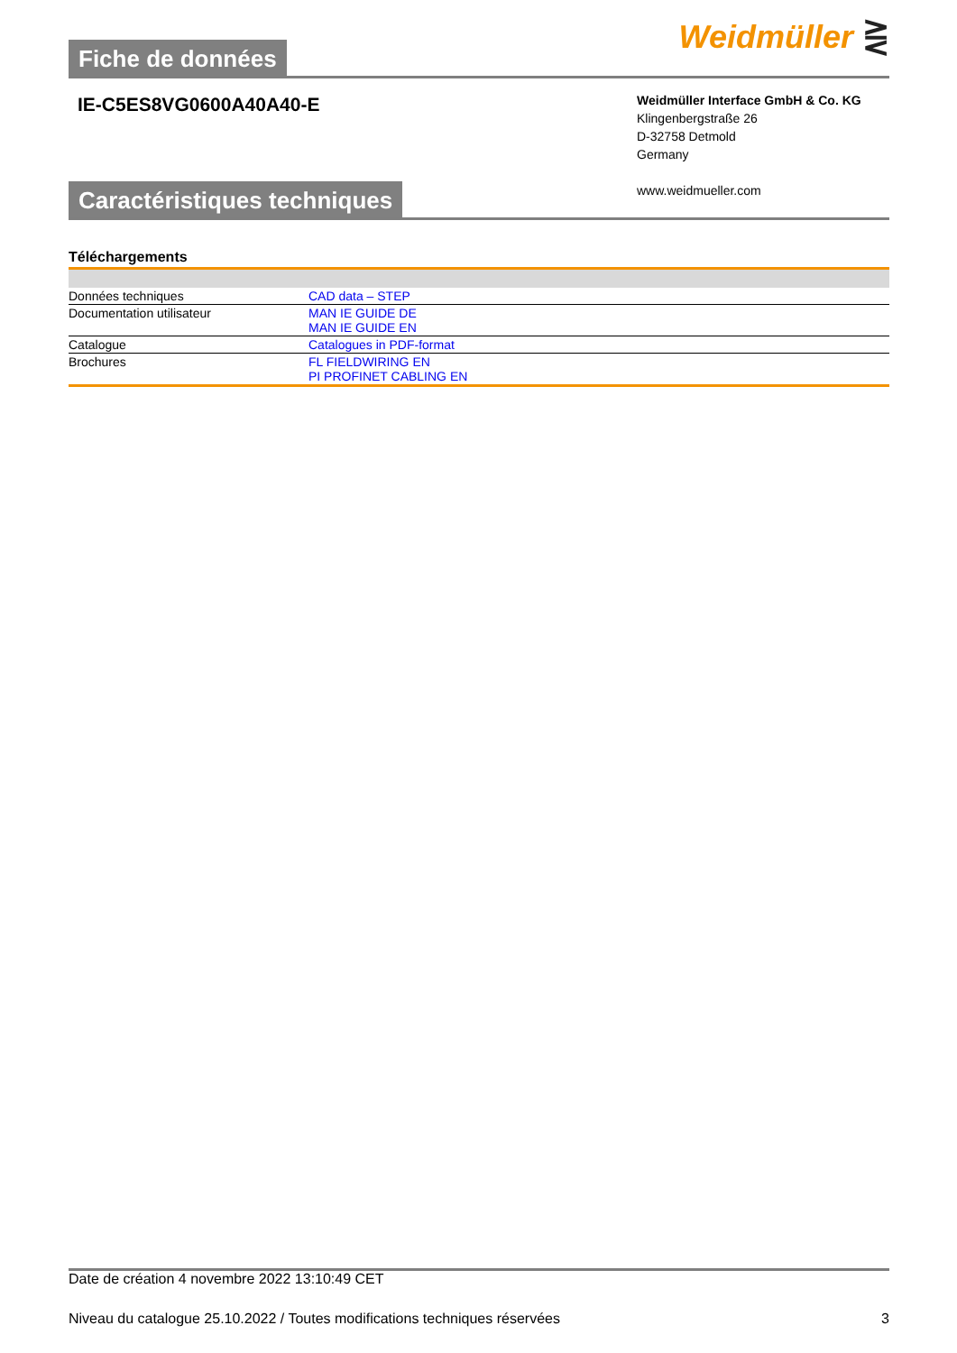Fiche de données
Weidmüller ⋛
IE-C5ES8VG0600A40A40-E
Weidmüller Interface GmbH & Co. KG
Klingenbergstraße 26
D-32758 Detmold
Germany
www.weidmueller.com
Caractéristiques techniques
Téléchargements
| Données techniques | CAD data – STEP |
| Documentation utilisateur | MAN IE GUIDE DE MAN IE GUIDE EN |
| Catalogue | Catalogues in PDF-format |
| Brochures | FL FIELDWIRING EN PI PROFINET CABLING EN |
Date de création 4 novembre 2022 13:10:49 CET
Niveau du catalogue 25.10.2022 / Toutes modifications techniques réservées 3